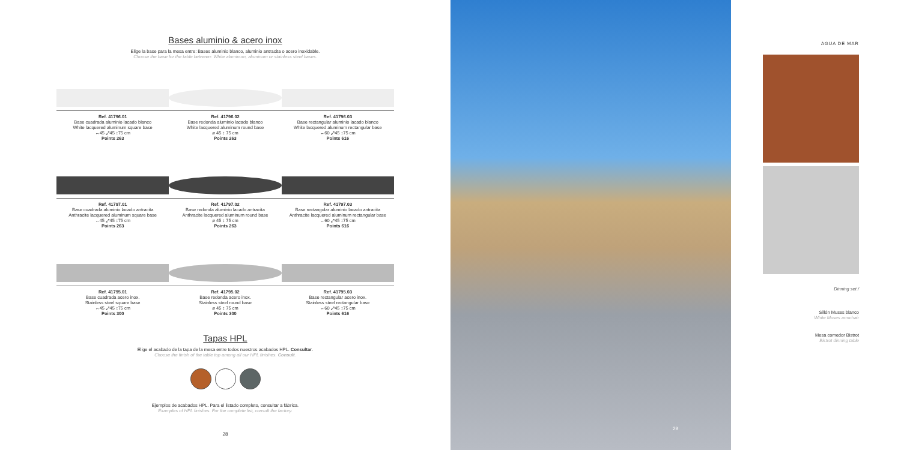Bases aluminio & acero inox
Elige la base para la mesa entre: Bases aluminio blanco, aluminio antracita o acero inoxidable.
Choose the base for the table between: White aluminum, aluminum or stainless steel bases.
Ref. 41796.01
Base cuadrada aluminio lacado blanco
White lacquered aluminum square base
↔45 ⤢45 ↕75 cm
Points 263
Ref. 41796.02
Base redonda aluminio lacado blanco
White lacquered aluminum round base
ø 45 ↕ 75 cm
Points 263
Ref. 41796.03
Base rectangular aluminio lacado blanco
White lacquered aluminum rectangular base
↔60 ⤢45 ↕75 cm
Points 616
Ref. 41797.01
Base cuadrada aluminio lacado antracita
Anthracite lacquered aluminum square base
↔45 ⤢45 ↕75 cm
Points 263
Ref. 41797.02
Base redonda aluminio lacado antracita
Anthracite lacquered aluminum round base
ø 45 ↕ 75 cm
Points 263
Ref. 41797.03
Base rectangular aluminio lacado antracita
Anthracite lacquered aluminum rectangular base
↔60 ⤢45 ↕75 cm
Points 616
Ref. 41795.01
Base cuadrada acero inox.
Stainless steel square base
↔45 ⤢45 ↕75 cm
Points 300
Ref. 41795.02
Base redonda acero inox.
Stainless steel round base
ø 45 ↕ 75 cm
Points 300
Ref. 41795.03
Base rectangular acero inox.
Stainless steel rectangular base
↔60 ⤢45 ↕75 cm
Points 616
Tapas HPL
Elige el acabado de la tapa de la mesa entre todos nuestros acabados HPL. Consultar.
Choose the finish of the table top among all our HPL finishes. Consult.
Ejemplos de acabados HPL. Para el listado completo, consultar a fábrica.
Examples of HPL finishes. For the complete list, consult the factory.
28
29
AGUA DE MAR
Dinning set /
Sillón Muses blanco
White Muses armchair
Mesa comedor Bistrot
Bistrot dinning table